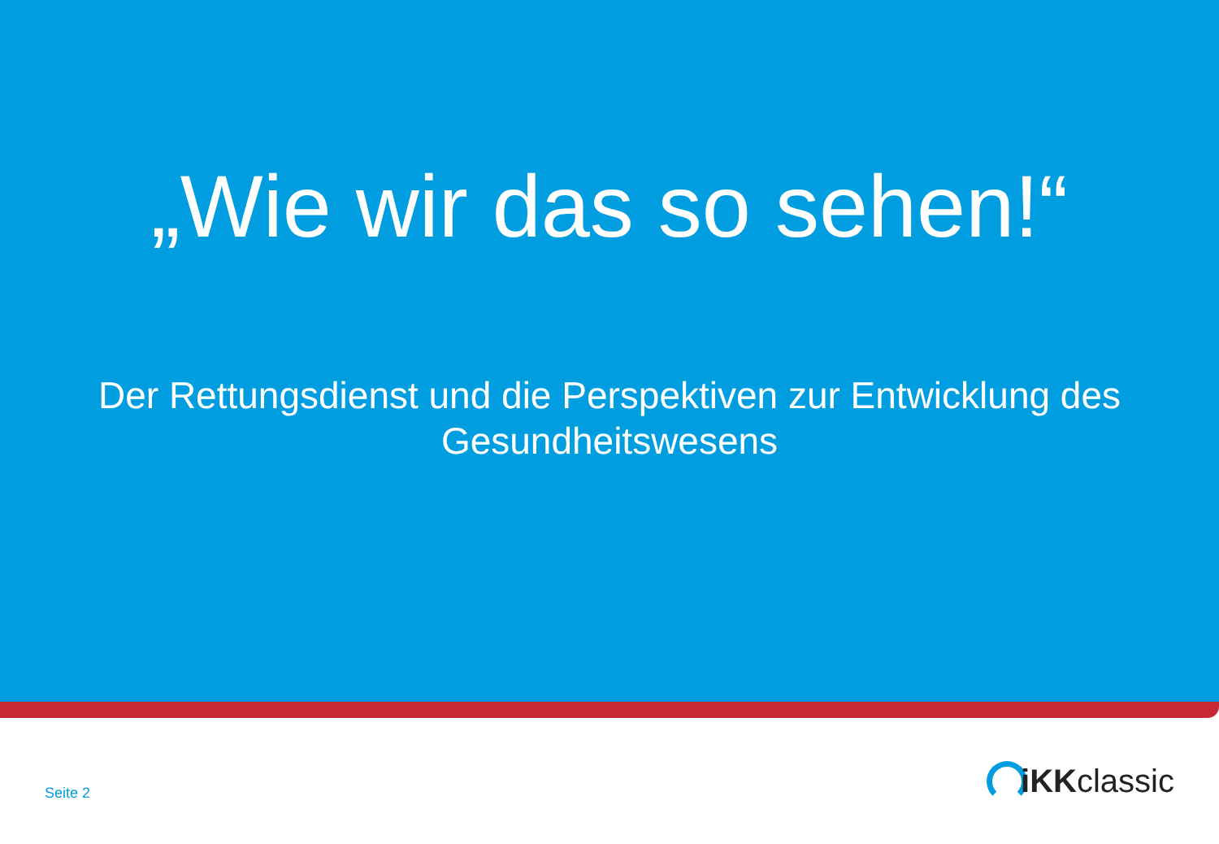„Wie wir das so sehen!“
Der Rettungsdienst und die Perspektiven zur Entwicklung des Gesundheitswesens
Seite 2
iKK classic